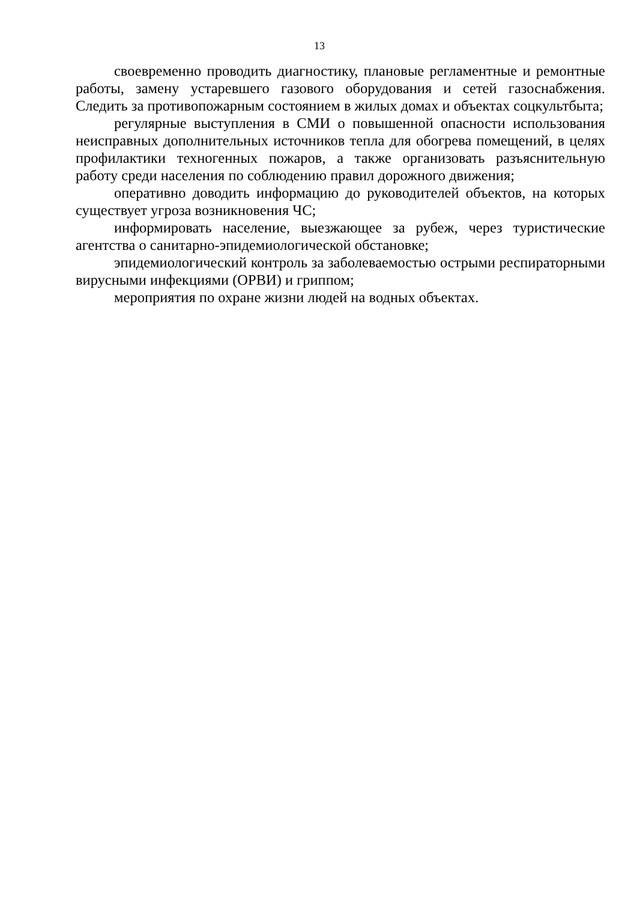13
своевременно проводить диагностику, плановые регламентные и ремонтные работы, замену устаревшего газового оборудования и сетей газоснабжения. Следить за противопожарным состоянием в жилых домах и объектах соцкультбыта;
регулярные выступления в СМИ о повышенной опасности использования неисправных дополнительных источников тепла для обогрева помещений, в целях профилактики техногенных пожаров, а также организовать разъяснительную работу среди населения по соблюдению правил дорожного движения;
оперативно доводить информацию до руководителей объектов, на которых существует угроза возникновения ЧС;
информировать население, выезжающее за рубеж, через туристические агентства о санитарно-эпидемиологической обстановке;
эпидемиологический контроль за заболеваемостью острыми респираторными вирусными инфекциями (ОРВИ) и гриппом;
мероприятия по охране жизни людей на водных объектах.